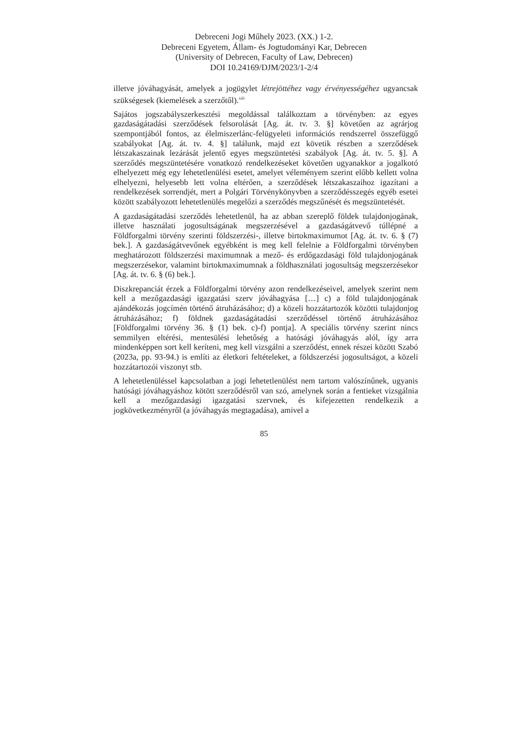Debreceni Jogi Műhely 2023. (XX.) 1-2.
Debreceni Egyetem, Állam- és Jogtudományi Kar, Debrecen
(University of Debrecen, Faculty of Law, Debrecen)
DOI 10.24169/DJM/2023/1-2/4
illetve jóváhagyását, amelyek a jogügylet létrejöttéhez vagy érvényességéhez ugyancsak szükségesek (kiemelések a szerzőtől).<sup>xiii</sup>
Sajátos jogszabályszerkesztési megoldással találkoztam a törvényben: az egyes gazdaságátadási szerződések felsorolását [Ag. át. tv. 3. §] követően az agrárjog szempontjából fontos, az élelmiszerlánc-felügyeleti információs rendszerrel összefüggő szabályokat [Ag. át. tv. 4. §] találunk, majd ezt követik részben a szerződések létszakaszainak lezárását jelentő egyes megszüntetési szabályok [Ag. át. tv. 5. §]. A szerződés megszüntetésére vonatkozó rendelkezéseket követően ugyanakkor a jogalkotó elhelyezett még egy lehetetlenülési esetet, amelyet véleményem szerint előbb kellett volna elhelyezni, helyesebb lett volna eltérően, a szerződések létszakaszaihoz igazítani a rendelkezések sorrendjét, mert a Polgári Törvénykönyvben a szerződésszegés egyéb esetei között szabályozott lehetetlenülés megelőzi a szerződés megszűnését és megszüntetését.
A gazdaságátadási szerződés lehetetlenül, ha az abban szereplő földek tulajdonjogának, illetve használati jogosultságának megszerzésével a gazdaságátvevő túllépné a Földforgalmi törvény szerinti földszerzési-, illetve birtokmaximumot [Ag. át. tv. 6. § (7) bek.]. A gazdaságátvevőnek egyébként is meg kell felelnie a Földforgalmi törvényben meghatározott földszerzési maximumnak a mező- és erdőgazdasági föld tulajdonjogának megszerzésekor, valamint birtokmaximumnak a földhasználati jogosultság megszerzésekor [Ag. át. tv. 6. § (6) bek.].
Diszkrepanciát érzek a Földforgalmi törvény azon rendelkezéseivel, amelyek szerint nem kell a mezőgazdasági igazgatási szerv jóváhagyása […] c) a föld tulajdonjogának ajándékozás jogcímén történő átruházásához; d) a közeli hozzátartozók közötti tulajdonjog átruházásához; f) földnek gazdaságátadási szerződéssel történő átruházásához [Földforgalmi törvény 36. § (1) bek. c)-f) pontja]. A speciális törvény szerint nincs semmilyen eltérési, mentesülési lehetőség a hatósági jóváhagyás alól, így arra mindenképpen sort kell keríteni, meg kell vizsgálni a szerződést, ennek részei között Szabó (2023a, pp. 93-94.) is említi az életkori feltételeket, a földszerzési jogosultságot, a közeli hozzátartozói viszonyt stb.
A lehetetlenüléssel kapcsolatban a jogi lehetetlenülést nem tartom valószínűnek, ugyanis hatósági jóváhagyáshoz kötött szerződésről van szó, amelynek során a fentieket vizsgálnia kell a mezőgazdasági igazgatási szervnek, és kifejezetten rendelkezik a jogkövetkezményről (a jóváhagyás megtagadása), amivel a
85